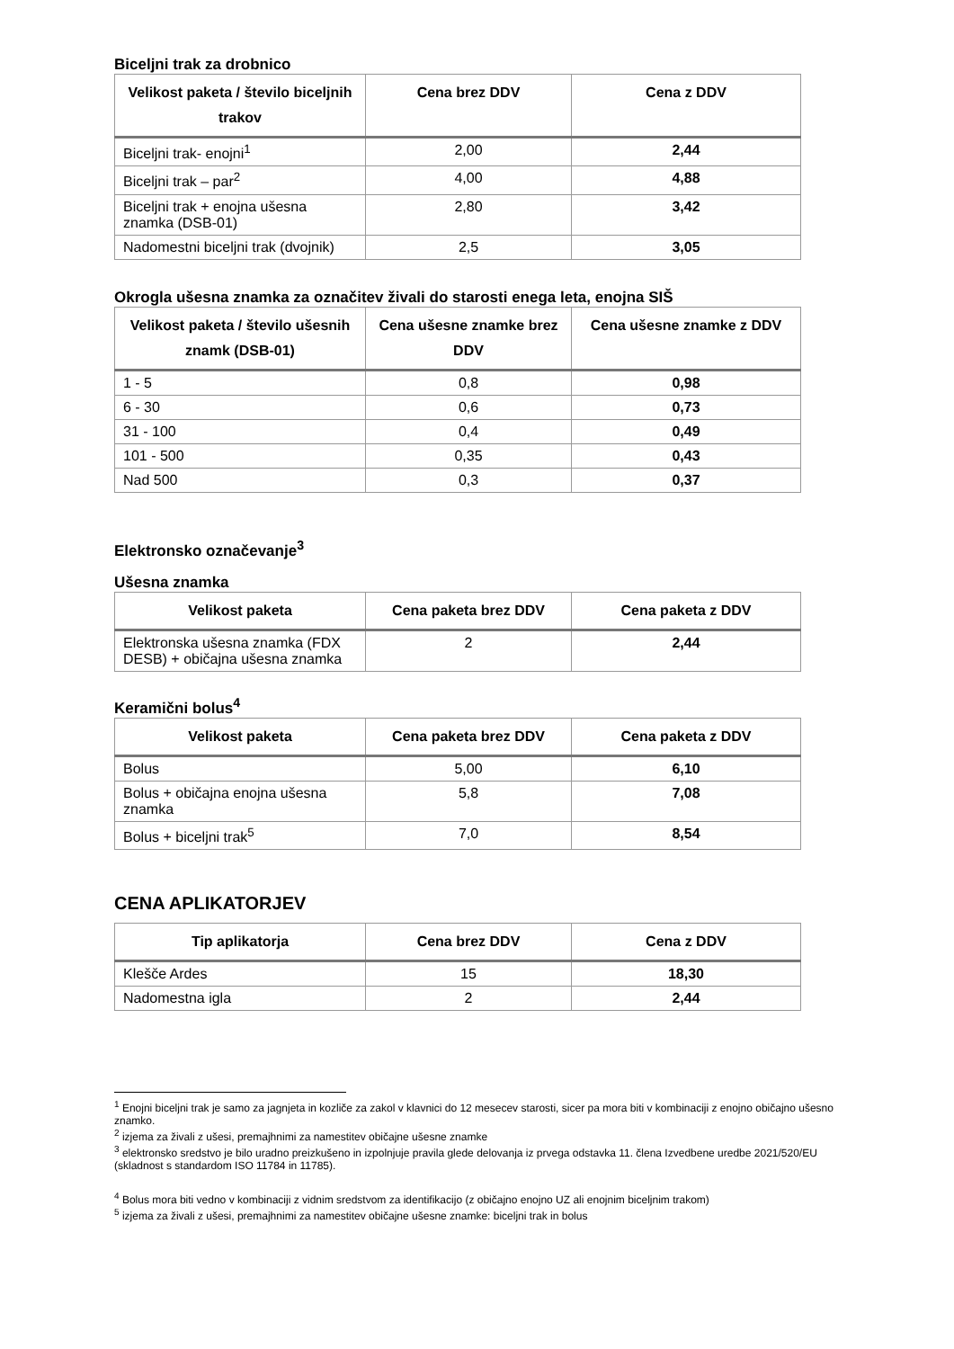Biceljni trak za drobnico
| Velikost paketa / število biceljnih trakov | Cena brez DDV | Cena z DDV |
| --- | --- | --- |
| Biceljni trak- enojni<sup>1</sup> | 2,00 | 2,44 |
| Biceljni trak – par<sup>2</sup> | 4,00 | 4,88 |
| Biceljni trak + enojna ušesna znamka (DSB-01) | 2,80 | 3,42 |
| Nadomestni biceljni trak (dvojnik) | 2,5 | 3,05 |
Okrogla ušesna znamka za označitev živali do starosti enega leta, enojna SIŠ
| Velikost paketa / število ušesnih znamk (DSB-01) | Cena ušesne znamke brez DDV | Cena ušesne znamke z DDV |
| --- | --- | --- |
| 1 - 5 | 0,8 | 0,98 |
| 6 - 30 | 0,6 | 0,73 |
| 31 - 100 | 0,4 | 0,49 |
| 101 - 500 | 0,35 | 0,43 |
| Nad 500 | 0,3 | 0,37 |
Elektronsko označevanje<sup>3</sup>
Ušesna znamka
| Velikost paketa | Cena paketa brez DDV | Cena paketa z DDV |
| --- | --- | --- |
| Elektronska ušesna znamka (FDX DESB) + običajna ušesna znamka | 2 | 2,44 |
Keramični bolus<sup>4</sup>
| Velikost paketa | Cena paketa brez DDV | Cena paketa z DDV |
| --- | --- | --- |
| Bolus | 5,00 | 6,10 |
| Bolus + običajna enojna ušesna znamka | 5,8 | 7,08 |
| Bolus + biceljni trak<sup>5</sup> | 7,0 | 8,54 |
CENA APLIKATORJEV
| Tip aplikatorja | Cena brez DDV | Cena z DDV |
| --- | --- | --- |
| Klešče Ardes | 15 | 18,30 |
| Nadomestna igla | 2 | 2,44 |
<sup>1</sup> Enojni biceljni trak je samo za jagnjeta in kozliče za zakol v klavnici do 12 mesecev starosti, sicer pa mora biti v kombinaciji z enojno običajno ušesno znamko.
<sup>2</sup> izjema za živali z ušesi, premajhnimi za namestitev običajne ušesne znamke
<sup>3</sup> elektronsko sredstvo je bilo uradno preizkušeno in izpolnjuje pravila glede delovanja iz prvega odstavka 11. člena Izvedbene uredbe 2021/520/EU (skladnost s standardom ISO 11784 in 11785).
<sup>4</sup> Bolus mora biti vedno v kombinaciji z vidnim sredstvom za identifikacijo (z običajno enojno UZ ali enojnim biceljnim trakom)
<sup>5</sup> izjema za živali z ušesi, premajhnimi za namestitev običajne ušesne znamke: biceljni trak in bolus